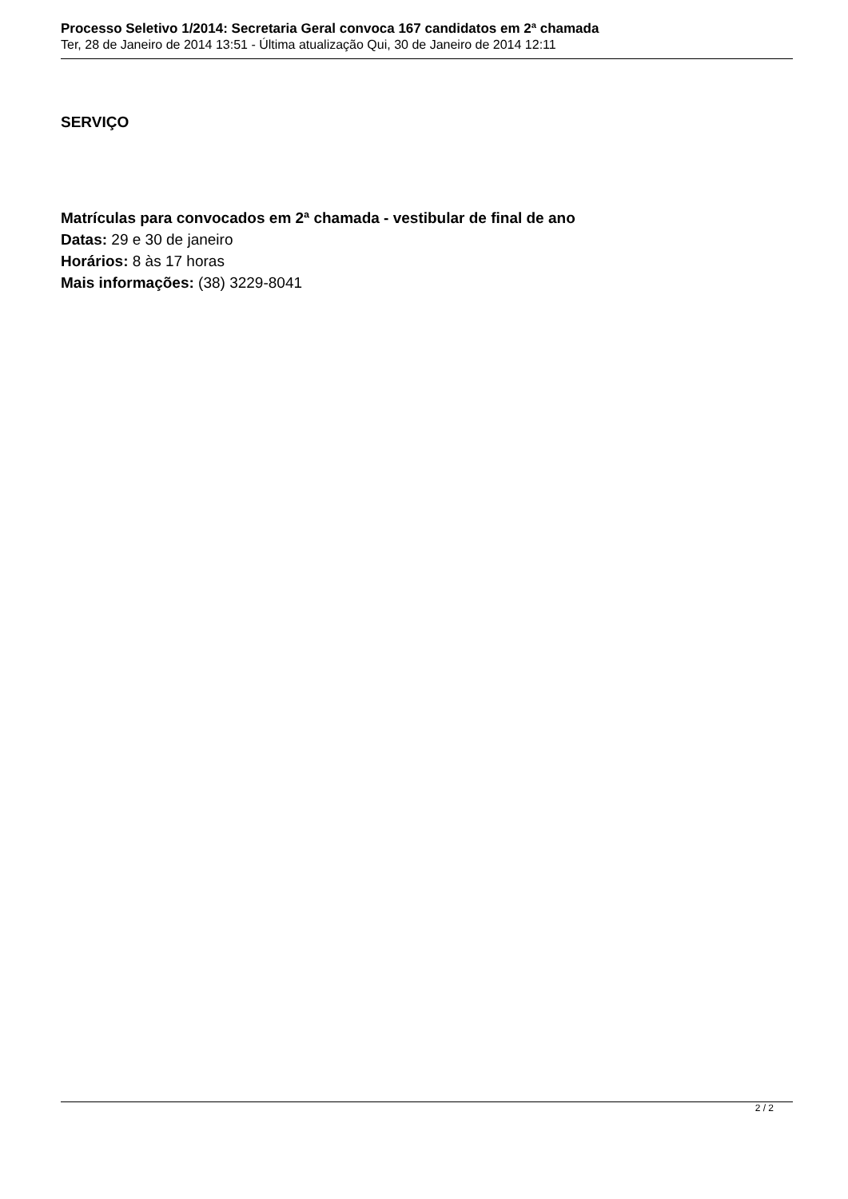Processo Seletivo 1/2014: Secretaria Geral convoca 167 candidatos em 2ª chamada
Ter, 28 de Janeiro de 2014 13:51 - Última atualização Qui, 30 de Janeiro de 2014 12:11
SERVIÇO
Matrículas para convocados em 2ª chamada - vestibular de final de ano
Datas: 29 e 30 de janeiro
Horários: 8 às 17 horas
Mais informações: (38) 3229-8041
2 / 2